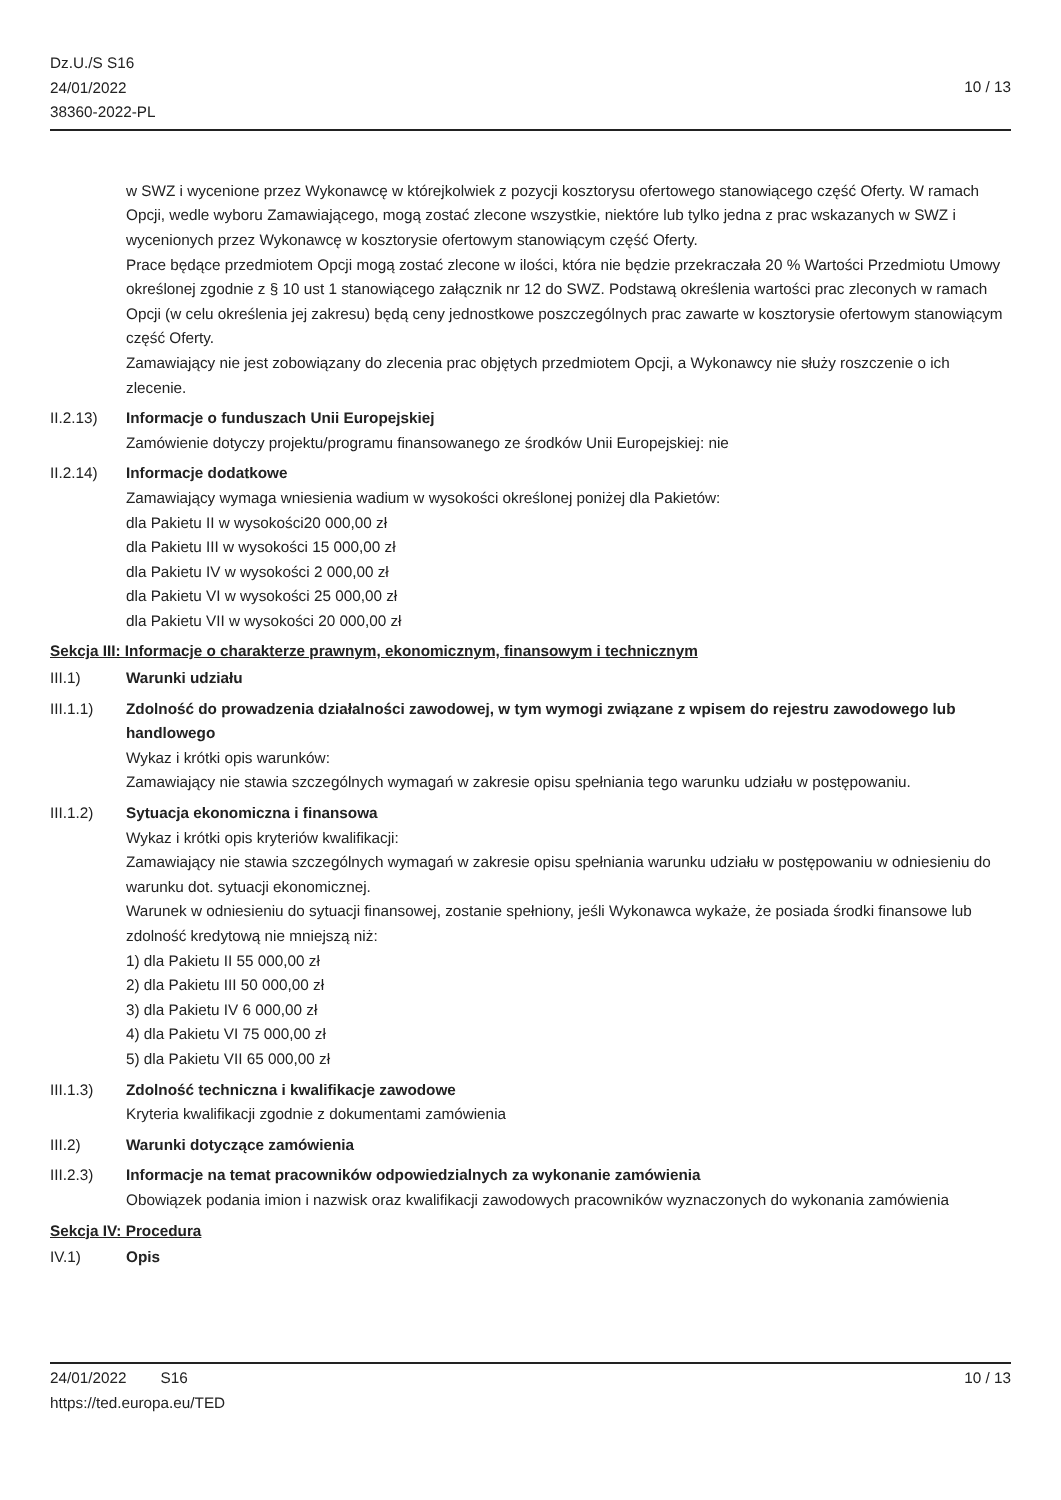Dz.U./S S16
24/01/2022
38360-2022-PL
10 / 13
w SWZ i wycenione przez Wykonawcę w którejkolwiek z pozycji kosztorysu ofertowego stanowiącego część Oferty. W ramach Opcji, wedle wyboru Zamawiającego, mogą zostać zlecone wszystkie, niektóre lub tylko jedna z prac wskazanych w SWZ i wycenionych przez Wykonawcę w kosztorysie ofertowym stanowiącym część Oferty.
Prace będące przedmiotem Opcji mogą zostać zlecone w ilości, która nie będzie przekraczała 20 % Wartości Przedmiotu Umowy określonej zgodnie z § 10 ust 1 stanowiącego załącznik nr 12 do SWZ. Podstawą określenia wartości prac zleconych w ramach Opcji (w celu określenia jej zakresu) będą ceny jednostkowe poszczególnych prac zawarte w kosztorysie ofertowym stanowiącym część Oferty.
Zamawiający nie jest zobowiązany do zlecenia prac objętych przedmiotem Opcji, a Wykonawcy nie służy roszczenie o ich zlecenie.
II.2.13) Informacje o funduszach Unii Europejskiej
Zamówienie dotyczy projektu/programu finansowanego ze środków Unii Europejskiej: nie
II.2.14) Informacje dodatkowe
Zamawiający wymaga wniesienia wadium w wysokości określonej poniżej dla Pakietów:
dla Pakietu II w wysokości20 000,00 zł
dla Pakietu III w wysokości 15 000,00 zł
dla Pakietu IV w wysokości 2 000,00 zł
dla Pakietu VI w wysokości 25 000,00 zł
dla Pakietu VII w wysokości 20 000,00 zł
Sekcja III: Informacje o charakterze prawnym, ekonomicznym, finansowym i technicznym
III.1) Warunki udziału
III.1.1) Zdolność do prowadzenia działalności zawodowej, w tym wymogi związane z wpisem do rejestru zawodowego lub handlowego
Wykaz i krótki opis warunków:
Zamawiający nie stawia szczególnych wymagań w zakresie opisu spełniania tego warunku udziału w postępowaniu.
III.1.2) Sytuacja ekonomiczna i finansowa
Wykaz i krótki opis kryteriów kwalifikacji:
Zamawiający nie stawia szczególnych wymagań w zakresie opisu spełniania warunku udziału w postępowaniu w odniesieniu do warunku dot. sytuacji ekonomicznej.
Warunek w odniesieniu do sytuacji finansowej, zostanie spełniony, jeśli Wykonawca wykaże, że posiada środki finansowe lub zdolność kredytową nie mniejszą niż:
1) dla Pakietu II 55 000,00 zł
2) dla Pakietu III 50 000,00 zł
3) dla Pakietu IV 6 000,00 zł
4) dla Pakietu VI 75 000,00 zł
5) dla Pakietu VII 65 000,00 zł
III.1.3) Zdolność techniczna i kwalifikacje zawodowe
Kryteria kwalifikacji zgodnie z dokumentami zamówienia
III.2) Warunki dotyczące zamówienia
III.2.3) Informacje na temat pracowników odpowiedzialnych za wykonanie zamówienia
Obowiązek podania imion i nazwisk oraz kwalifikacji zawodowych pracowników wyznaczonych do wykonania zamówienia
Sekcja IV: Procedura
IV.1) Opis
24/01/2022 S16
https://ted.europa.eu/TED
10 / 13